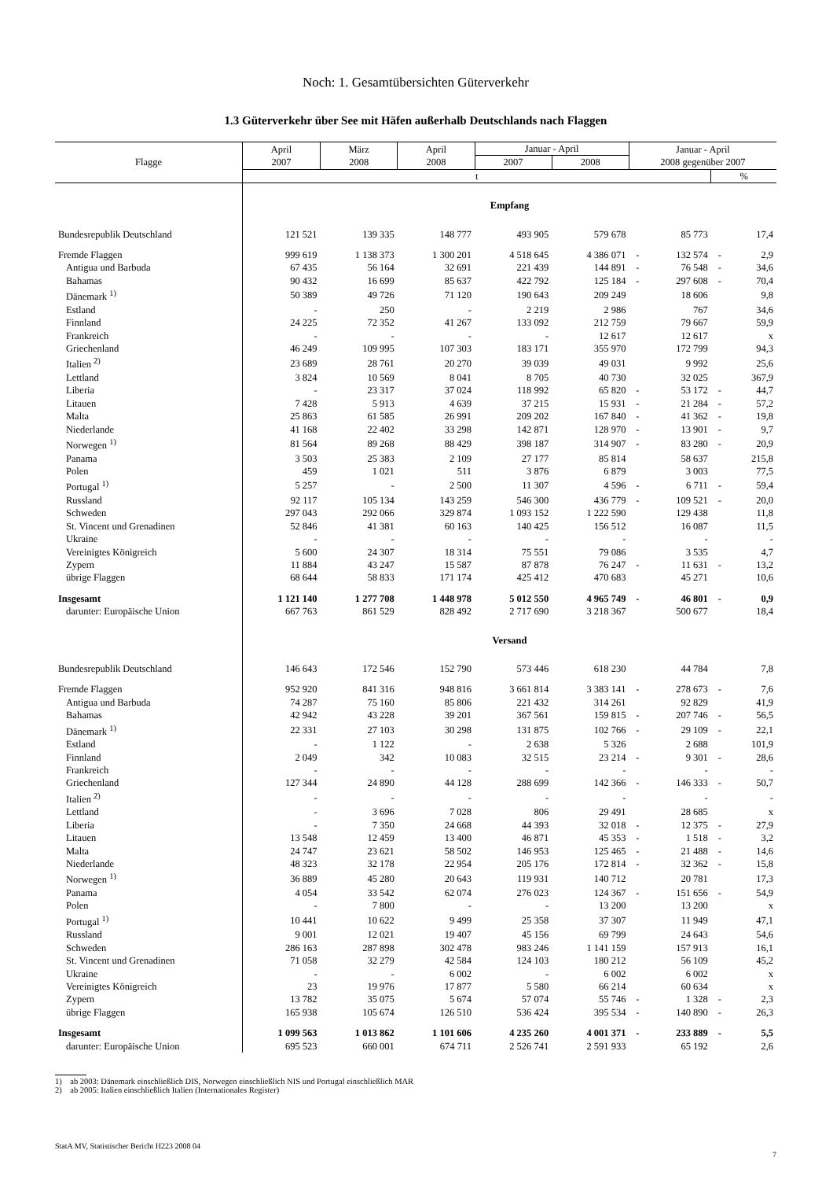Noch: 1. Gesamtübersichten Güterverkehr
1.3 Güterverkehr über See mit Häfen außerhalb Deutschlands nach Flaggen
| Flagge | April 2007 | März 2008 | April 2008 | Januar - April | | Januar - April 2008 gegenüber 2007 | | | |
| --- | --- | --- | --- | --- | --- | --- | --- | --- | --- |
| | | | | 2007 | 2008 | | | | |
| | t | | | | | | | % | |
| | Empfang | | | | | | | | |
| Bundesrepublik Deutschland | 121 521 | 139 335 | 148 777 | 493 905 | 579 678 | | 85 773 | | 17,4 |
| Fremde Flaggen | 999 619 | 1 138 373 | 1 300 201 | 4 518 645 | 4 386 071 | - | 132 574 | - | 2,9 |
| Antigua und Barbuda | 67 435 | 56 164 | 32 691 | 221 439 | 144 891 | - | 76 548 | - | 34,6 |
| Bahamas | 90 432 | 16 699 | 85 637 | 422 792 | 125 184 | - | 297 608 | - | 70,4 |
| Dänemark <sup>1)</sup> | 50 389 | 49 726 | 71 120 | 190 643 | 209 249 | | 18 606 | | 9,8 |
| Estland | - | 250 | - | 2 219 | 2 986 | | 767 | | 34,6 |
| Finnland | 24 225 | 72 352 | 41 267 | 133 092 | 212 759 | | 79 667 | | 59,9 |
| Frankreich | - | - | - | - | 12 617 | | 12 617 | | x |
| Griechenland | 46 249 | 109 995 | 107 303 | 183 171 | 355 970 | | 172 799 | | 94,3 |
| Italien <sup>2)</sup> | 23 689 | 28 761 | 20 270 | 39 039 | 49 031 | | 9 992 | | 25,6 |
| Lettland | 3 824 | 10 569 | 8 041 | 8 705 | 40 730 | | 32 025 | | 367,9 |
| Liberia | - | 23 317 | 37 024 | 118 992 | 65 820 | - | 53 172 | - | 44,7 |
| Litauen | 7 428 | 5 913 | 4 639 | 37 215 | 15 931 | - | 21 284 | - | 57,2 |
| Malta | 25 863 | 61 585 | 26 991 | 209 202 | 167 840 | - | 41 362 | - | 19,8 |
| Niederlande | 41 168 | 22 402 | 33 298 | 142 871 | 128 970 | - | 13 901 | - | 9,7 |
| Norwegen <sup>1)</sup> | 81 564 | 89 268 | 88 429 | 398 187 | 314 907 | - | 83 280 | - | 20,9 |
| Panama | 3 503 | 25 383 | 2 109 | 27 177 | 85 814 | | 58 637 | | 215,8 |
| Polen | 459 | 1 021 | 511 | 3 876 | 6 879 | | 3 003 | | 77,5 |
| Portugal <sup>1)</sup> | 5 257 | - | 2 500 | 11 307 | 4 596 | - | 6 711 | - | 59,4 |
| Russland | 92 117 | 105 134 | 143 259 | 546 300 | 436 779 | - | 109 521 | - | 20,0 |
| Schweden | 297 043 | 292 066 | 329 874 | 1 093 152 | 1 222 590 | | 129 438 | | 11,8 |
| St. Vincent und Grenadinen | 52 846 | 41 381 | 60 163 | 140 425 | 156 512 | | 16 087 | | 11,5 |
| Ukraine | - | - | - | - | - | | - | | - |
| Vereinigtes Königreich | 5 600 | 24 307 | 18 314 | 75 551 | 79 086 | | 3 535 | | 4,7 |
| Zypern | 11 884 | 43 247 | 15 587 | 87 878 | 76 247 | - | 11 631 | - | 13,2 |
| übrige Flaggen | 68 644 | 58 833 | 171 174 | 425 412 | 470 683 | | 45 271 | | 10,6 |
| Insgesamt | 1 121 140 | 1 277 708 | 1 448 978 | 5 012 550 | 4 965 749 | - | 46 801 | - | 0,9 |
| darunter: Europäische Union | 667 763 | 861 529 | 828 492 | 2 717 690 | 3 218 367 | | 500 677 | | 18,4 |
| | Versand | | | | | | | | |
| Bundesrepublik Deutschland | 146 643 | 172 546 | 152 790 | 573 446 | 618 230 | | 44 784 | | 7,8 |
| Fremde Flaggen | 952 920 | 841 316 | 948 816 | 3 661 814 | 3 383 141 | - | 278 673 | - | 7,6 |
| Antigua und Barbuda | 74 287 | 75 160 | 85 806 | 221 432 | 314 261 | | 92 829 | | 41,9 |
| Bahamas | 42 942 | 43 228 | 39 201 | 367 561 | 159 815 | - | 207 746 | - | 56,5 |
| Dänemark <sup>1)</sup> | 22 331 | 27 103 | 30 298 | 131 875 | 102 766 | - | 29 109 | - | 22,1 |
| Estland | - | 1 122 | - | 2 638 | 5 326 | | 2 688 | | 101,9 |
| Finnland | 2 049 | 342 | 10 083 | 32 515 | 23 214 | - | 9 301 | - | 28,6 |
| Frankreich | - | - | - | - | - | | - | | - |
| Griechenland | 127 344 | 24 890 | 44 128 | 288 699 | 142 366 | - | 146 333 | - | 50,7 |
| Italien <sup>2)</sup> | - | - | - | - | - | | - | | - |
| Lettland | - | 3 696 | 7 028 | 806 | 29 491 | | 28 685 | | x |
| Liberia | - | 7 350 | 24 668 | 44 393 | 32 018 | - | 12 375 | - | 27,9 |
| Litauen | 13 548 | 12 459 | 13 400 | 46 871 | 45 353 | - | 1 518 | - | 3,2 |
| Malta | 24 747 | 23 621 | 58 502 | 146 953 | 125 465 | - | 21 488 | - | 14,6 |
| Niederlande | 48 323 | 32 178 | 22 954 | 205 176 | 172 814 | - | 32 362 | - | 15,8 |
| Norwegen <sup>1)</sup> | 36 889 | 45 280 | 20 643 | 119 931 | 140 712 | | 20 781 | | 17,3 |
| Panama | 4 054 | 33 542 | 62 074 | 276 023 | 124 367 | - | 151 656 | - | 54,9 |
| Polen | - | 7 800 | - | - | 13 200 | | 13 200 | | x |
| Portugal <sup>1)</sup> | 10 441 | 10 622 | 9 499 | 25 358 | 37 307 | | 11 949 | | 47,1 |
| Russland | 9 001 | 12 021 | 19 407 | 45 156 | 69 799 | | 24 643 | | 54,6 |
| Schweden | 286 163 | 287 898 | 302 478 | 983 246 | 1 141 159 | | 157 913 | | 16,1 |
| St. Vincent und Grenadinen | 71 058 | 32 279 | 42 584 | 124 103 | 180 212 | | 56 109 | | 45,2 |
| Ukraine | - | - | 6 002 | - | 6 002 | | 6 002 | | x |
| Vereinigtes Königreich | 23 | 19 976 | 17 877 | 5 580 | 66 214 | | 60 634 | | x |
| Zypern | 13 782 | 35 075 | 5 674 | 57 074 | 55 746 | - | 1 328 | - | 2,3 |
| übrige Flaggen | 165 938 | 105 674 | 126 510 | 536 424 | 395 534 | - | 140 890 | - | 26,3 |
| Insgesamt | 1 099 563 | 1 013 862 | 1 101 606 | 4 235 260 | 4 001 371 | - | 233 889 | - | 5,5 |
| darunter: Europäische Union | 695 523 | 660 001 | 674 711 | 2 526 741 | 2 591 933 | | 65 192 | | 2,6 |
1) ab 2003: Dänemark einschließlich DIS, Norwegen einschließlich NIS und Portugal einschließlich MAR
2) ab 2005: Italien einschließlich Italien (Internationales Register)
StatA MV, Statistischer Bericht H223 2008 04
7